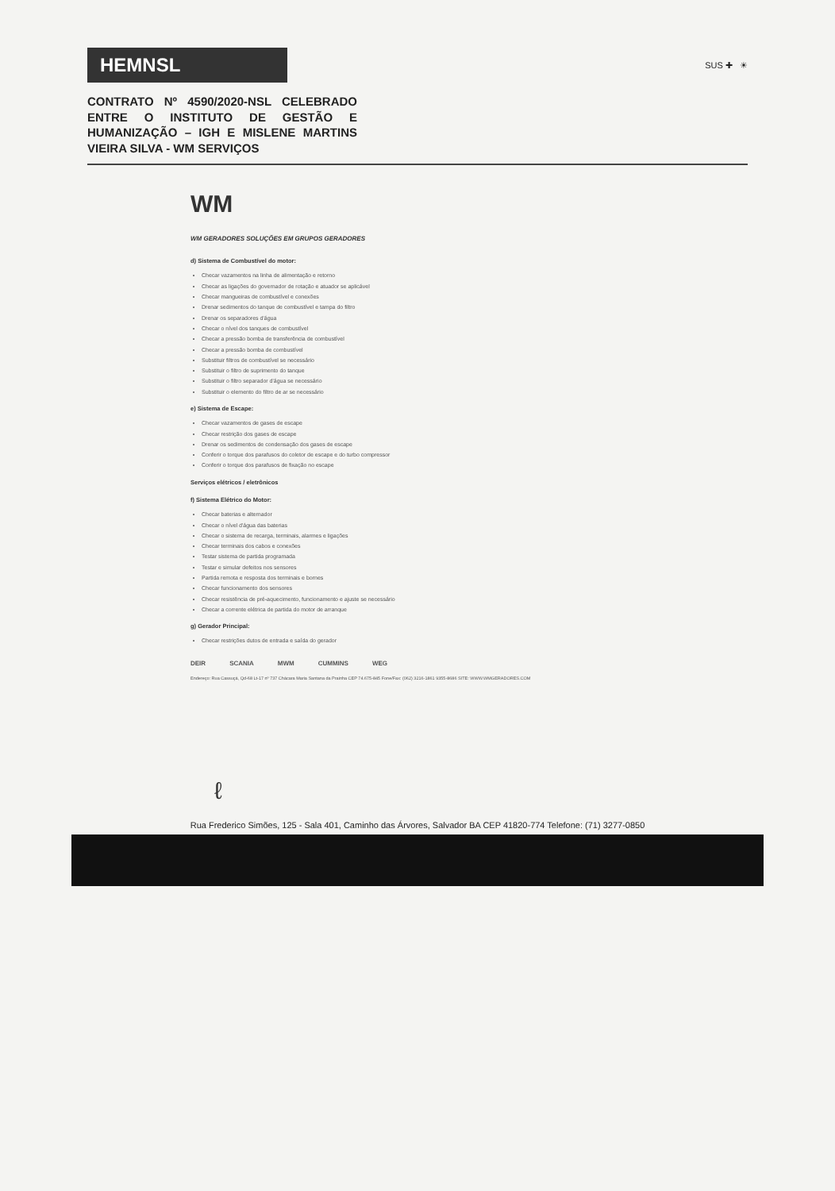HEMNSL
SUS ✚ ☀
CONTRATO Nº 4590/2020-NSL CELEBRADO ENTRE O INSTITUTO DE GESTÃO E HUMANIZAÇÃO – IGH E MISLENE MARTINS VIEIRA SILVA - WM SERVIÇOS
WM
WM GERADORES SOLUÇÕES EM GRUPOS GERADORES
d) Sistema de Combustível do motor:
Checar vazamentos na linha de alimentação e retorno
Checar as ligações do governador de rotação e atuador se aplicável
Checar mangueiras de combustível e conexões
Drenar sedimentos do tanque de combustível e tampa do filtro
Drenar os separadores d'água
Checar o nível dos tanques de combustível
Checar a pressão bomba de transferência de combustível
Checar a pressão bomba de combustível
Substituir filtros de combustível se necessário
Substituir o filtro de suprimento do tanque
Substituir o filtro separador d'água se necessário
Substituir o elemento do filtro de ar se necessário
e) Sistema de Escape:
Checar vazamentos de gases de escape
Checar restrição dos gases de escape
Drenar os sedimentos de condensação dos gases de escape
Conferir o torque dos parafusos do coletor de escape e do turbo compressor
Conferir o torque dos parafusos de fixação no escape
Serviços elétricos / eletrônicos
f) Sistema Elétrico do Motor:
Checar baterias e alternador
Checar o nível d'água das baterias
Checar o sistema de recarga, terminais, alarmes e ligações
Checar terminais dos cabos e conexões
Testar sistema de partida programada
Testar e simular defeitos nos sensores
Partida remota e resposta dos terminais e bornes
Checar funcionamento dos sensores
Checar resistência de pré-aquecimento, funcionamento e ajuste se necessário
Checar a corrente elétrica de partida do motor de arranque
g) Gerador Principal:
Checar restrições dutos de entrada e saída do gerador
DEIR SCANIA MWM CUMMINS WEG
Endereço: Rua Cassuçá, Qd-68 Lt-17 nº 737 Chácara Maria Santana da Prainha CEP 74.675-845 Fone/Fax: (062) 3216-1861 9355-8686 SITE: WWW.WMGERADORES.COM
ℓ
Rua Frederico Simões, 125 - Sala 401, Caminho das Árvores, Salvador BA CEP 41820-774 Telefone: (71) 3277-0850